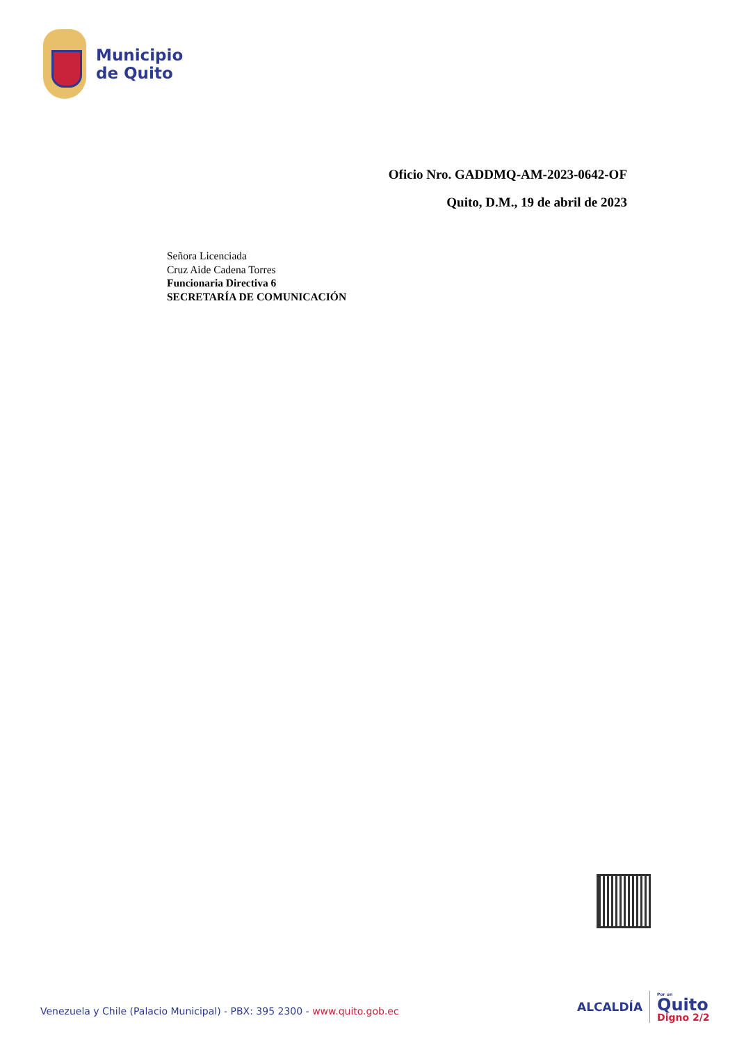Municipio
de Quito
Oficio Nro. GADDMQ-AM-2023-0642-OF
Quito, D.M., 19 de abril de 2023
Señora Licenciada
Cruz Aide Cadena Torres
Funcionaria Directiva 6
SECRETARÍA DE COMUNICACIÓN
Venezuela y Chile (Palacio Municipal) - PBX: 395 2300 - www.quito.gob.ec
ALCALDÍA
Por un
Quito
Digno 2/2